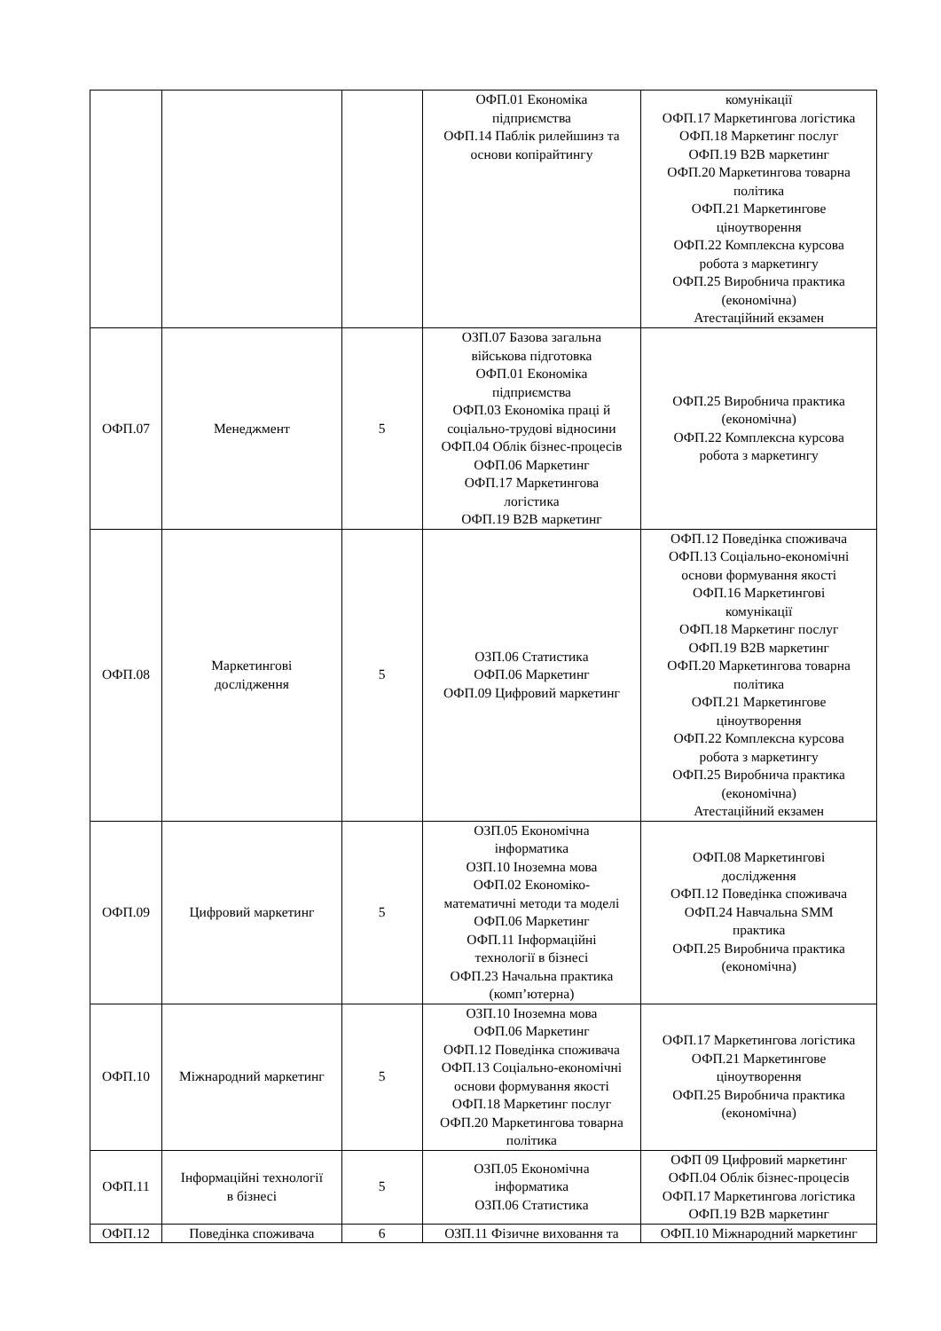| | | | ОФП.01 Економіка підприємства ОФП.14 Паблік рилейшинз та основи копірайтингу | комунікації ОФП.17 Маркетингова логістика ОФП.18 Маркетинг послуг ОФП.19 B2B маркетинг ОФП.20 Маркетингова товарна політика ОФП.21 Маркетингове ціноутворення ОФП.22 Комплексна курсова робота з маркетингу ОФП.25 Виробнича практика (економічна) Атестаційний екзамен |
| ОФП.07 | Менеджмент | 5 | ОЗП.07 Базова загальна військова підготовка ОФП.01 Економіка підприємства ОФП.03 Економіка праці й соціально-трудові відносини ОФП.04 Облік бізнес-процесів ОФП.06 Маркетинг ОФП.17 Маркетингова логістика ОФП.19 B2B маркетинг | ОФП.25 Виробнича практика (економічна) ОФП.22 Комплексна курсова робота з маркетингу |
| ОФП.08 | Маркетингові дослідження | 5 | ОЗП.06 Статистика ОФП.06 Маркетинг ОФП.09 Цифровий маркетинг | ОФП.12 Поведінка споживача ОФП.13 Соціально-економічні основи формування якості ОФП.16 Маркетингові комунікації ОФП.18 Маркетинг послуг ОФП.19 B2B маркетинг ОФП.20 Маркетингова товарна політика ОФП.21 Маркетингове ціноутворення ОФП.22 Комплексна курсова робота з маркетингу ОФП.25 Виробнича практика (економічна) Атестаційний екзамен |
| ОФП.09 | Цифровий маркетинг | 5 | ОЗП.05 Економічна інформатика ОЗП.10 Іноземна мова ОФП.02 Економіко- математичні методи та моделі ОФП.06 Маркетинг ОФП.11 Інформаційні технології в бізнесі ОФП.23 Начальна практика (комп’ютерна) | ОФП.08 Маркетингові дослідження ОФП.12 Поведінка споживача ОФП.24 Навчальна SMM практика ОФП.25 Виробнича практика (економічна) |
| ОФП.10 | Міжнародний маркетинг | 5 | ОЗП.10 Іноземна мова ОФП.06 Маркетинг ОФП.12 Поведінка споживача ОФП.13 Соціально-економічні основи формування якості ОФП.18 Маркетинг послуг ОФП.20 Маркетингова товарна політика | ОФП.17 Маркетингова логістика ОФП.21 Маркетингове ціноутворення ОФП.25 Виробнича практика (економічна) |
| ОФП.11 | Інформаційні технології в бізнесі | 5 | ОЗП.05 Економічна інформатика ОЗП.06 Статистика | ОФП 09 Цифровий маркетинг ОФП.04 Облік бізнес-процесів ОФП.17 Маркетингова логістика ОФП.19 B2B маркетинг |
| ОФП.12 | Поведінка споживача | 6 | ОЗП.11 Фізичне виховання та | ОФП.10 Міжнародний маркетинг |